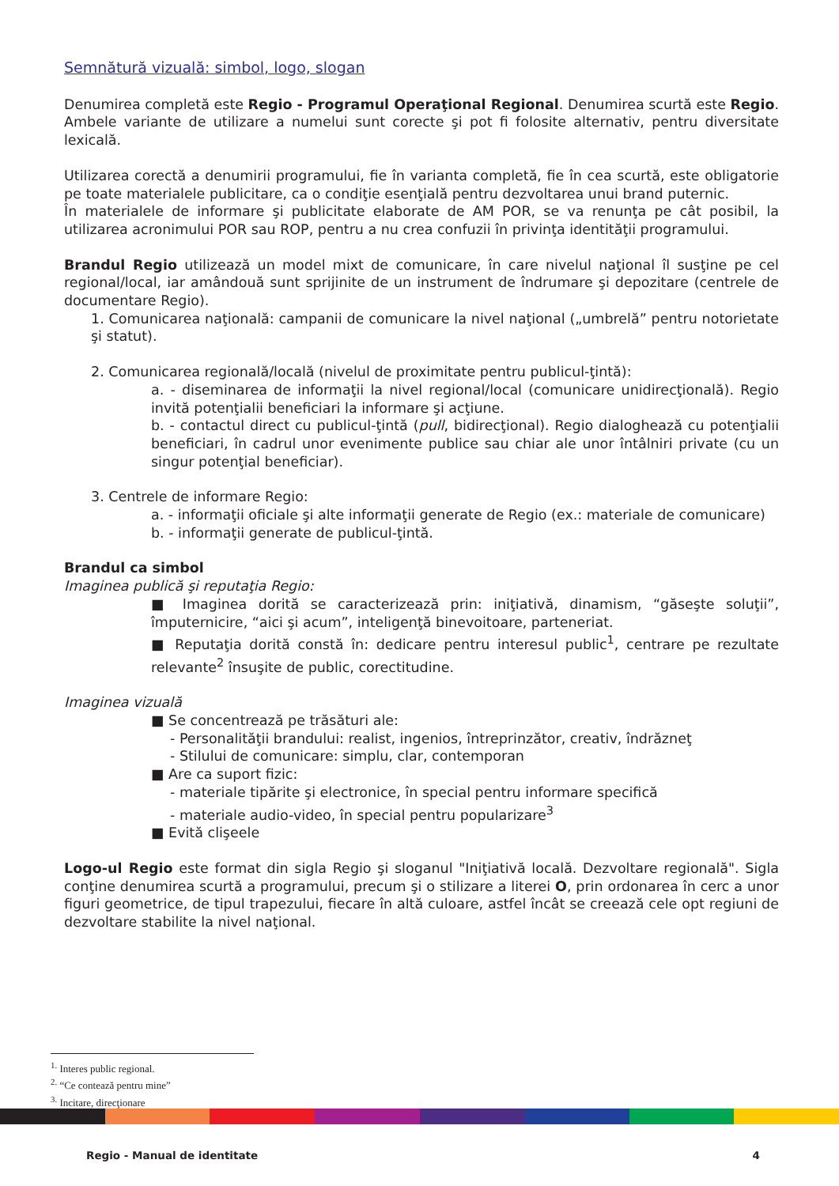Semnătură vizuală: simbol, logo, slogan
Denumirea completă este Regio - Programul Operaţional Regional. Denumirea scurtă este Regio. Ambele variante de utilizare a numelui sunt corecte şi pot fi folosite alternativ, pentru diversitate lexicală.
Utilizarea corectă a denumirii programului, fie în varianta completă, fie în cea scurtă, este obligatorie pe toate materialele publicitare, ca o condiţie esenţială pentru dezvoltarea unui brand puternic.
În materialele de informare şi publicitate elaborate de AM POR, se va renunţa pe cât posibil, la utilizarea acronimului POR sau ROP, pentru a nu crea confuzii în privinţa identităţii programului.
Brandul Regio utilizează un model mixt de comunicare, în care nivelul naţional îl susţine pe cel regional/local, iar amândouă sunt sprijinite de un instrument de îndrumare şi depozitare (centrele de documentare Regio).
1. Comunicarea naţională: campanii de comunicare la nivel naţional („umbrelă” pentru notorietate şi statut).
2. Comunicarea regională/locală (nivelul de proximitate pentru publicul-ţintă):
a. - diseminarea de informaţii la nivel regional/local (comunicare unidirecţională). Regio invită potenţialii beneficiari la informare şi acţiune.
b. - contactul direct cu publicul-ţintă (pull, bidirecţional). Regio dialoghează cu potenţialii beneficiari, în cadrul unor evenimente publice sau chiar ale unor întâlniri private (cu un singur potenţial beneficiar).
3. Centrele de informare Regio:
a. - informaţii oficiale şi alte informaţii generate de Regio (ex.: materiale de comunicare)
b. - informaţii generate de publicul-ţintă.
Brandul ca simbol
Imaginea publică şi reputaţia Regio:
■ Imaginea dorită se caracterizează prin: iniţiativă, dinamism, “găseşte soluţii”, împuternicire, “aici şi acum”, inteligenţă binevoitoare, parteneriat.
■ Reputaţia dorită constă în: dedicare pentru interesul public<sup>1</sup>, centrare pe rezultate relevante<sup>2</sup> însuşite de public, corectitudine.
Imaginea vizuală
■ Se concentrează pe trăsături ale:
- Personalităţii brandului: realist, ingenios, întreprinzător, creativ, îndrăzneţ
- Stilului de comunicare: simplu, clar, contemporan
■ Are ca suport fizic:
- materiale tipărite şi electronice, în special pentru informare specifică
- materiale audio-video, în special pentru popularizare<sup>3</sup>
■ Evită clişeele
Logo-ul Regio este format din sigla Regio şi sloganul "Iniţiativă locală. Dezvoltare regională". Sigla conţine denumirea scurtă a programului, precum şi o stilizare a literei O, prin ordonarea în cerc a unor figuri geometrice, de tipul trapezului, fiecare în altă culoare, astfel încât se creează cele opt regiuni de dezvoltare stabilite la nivel naţional.
<sup>1.</sup> Interes public regional.
<sup>2.</sup> “Ce contează pentru mine”
<sup>3.</sup> Incitare, direcţionare
Regio - Manual de identitate 4